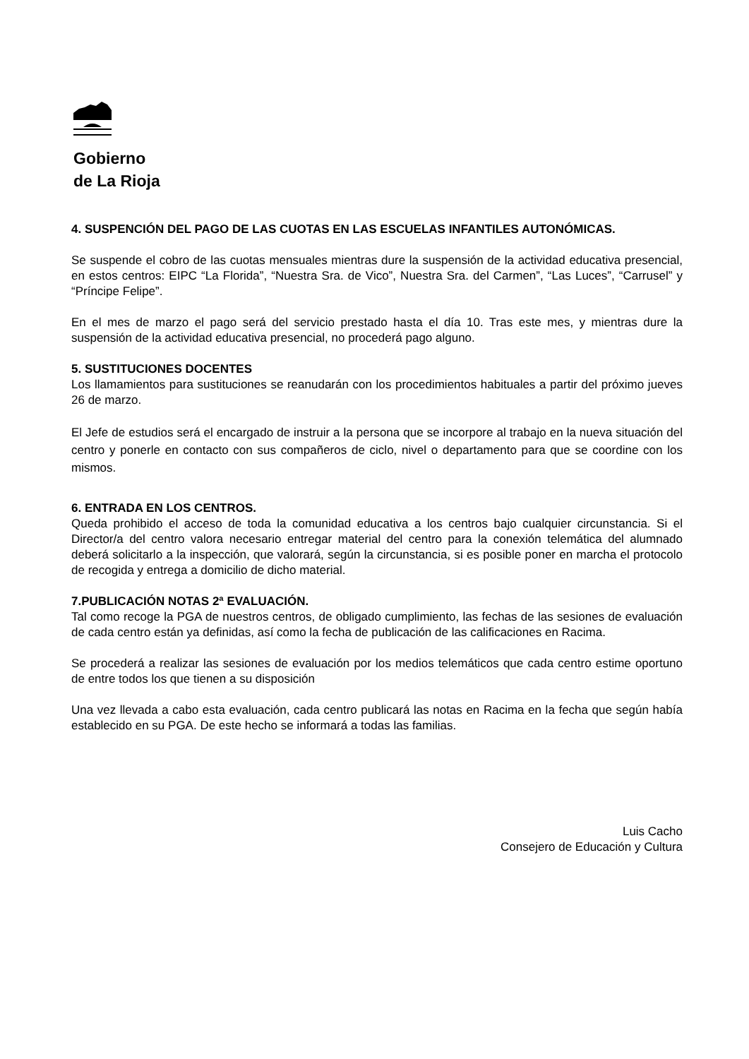Gobierno
de La Rioja
4. SUSPENCIÓN DEL PAGO DE LAS CUOTAS EN LAS ESCUELAS INFANTILES AUTONÓMICAS.
Se suspende el cobro de las cuotas mensuales mientras dure la suspensión de la actividad educativa presencial, en estos centros: EIPC “La Florida”, “Nuestra Sra. de Vico”, Nuestra Sra. del Carmen”, “Las Luces”, “Carrusel” y “Príncipe Felipe”.
En el mes de marzo el pago será del servicio prestado hasta el día 10. Tras este mes, y mientras dure la suspensión de la actividad educativa presencial, no procederá pago alguno.
5. SUSTITUCIONES DOCENTES
Los llamamientos para sustituciones se reanudarán con los procedimientos habituales a partir del próximo jueves 26 de marzo.
El Jefe de estudios será el encargado de instruir a la persona que se incorpore al trabajo en la nueva situación del centro y ponerle en contacto con sus compañeros de ciclo, nivel o departamento para que se coordine con los mismos.
6. ENTRADA EN LOS CENTROS.
Queda prohibido el acceso de toda la comunidad educativa a los centros bajo cualquier circunstancia. Si el Director/a del centro valora necesario entregar material del centro para la conexión telemática del alumnado deberá solicitarlo a la inspección, que valorará, según la circunstancia, si es posible poner en marcha el protocolo de recogida y entrega a domicilio de dicho material.
7.PUBLICACIÓN NOTAS 2ª EVALUACIÓN.
Tal como recoge la PGA de nuestros centros, de obligado cumplimiento, las fechas de las sesiones de evaluación de cada centro están ya definidas, así como la fecha de publicación de las calificaciones en Racima.
Se procederá a realizar las sesiones de evaluación por los medios telemáticos que cada centro estime oportuno de entre todos los que tienen a su disposición
Una vez llevada a cabo esta evaluación, cada centro publicará las notas en Racima en la fecha que según había establecido en su PGA. De este hecho se informará a todas las familias.
Luis Cacho
Consejero de Educación y Cultura